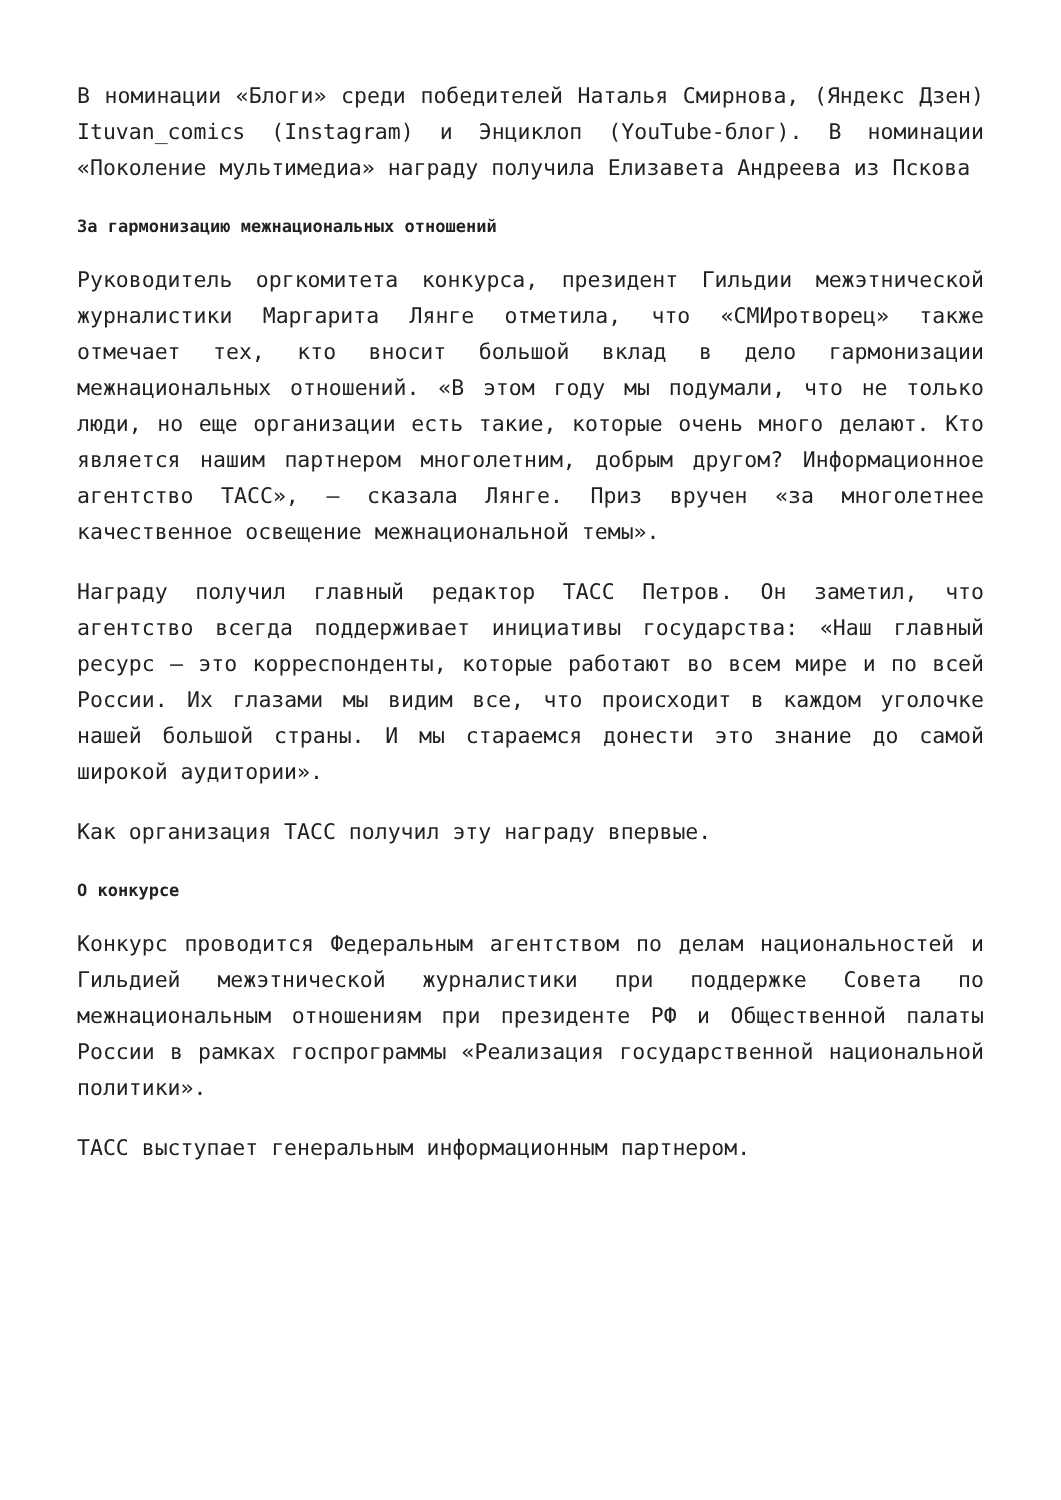В номинации «Блоги» среди победителей Наталья Смирнова, (Яндекс Дзен) Ituvan_comics (Instagram) и Энциклоп (YouTube-блог). В номинации «Поколение мультимедиа» награду получила Елизавета Андреева из Пскова
За гармонизацию межнациональных отношений
Руководитель оргкомитета конкурса, президент Гильдии межэтнической журналистики Маргарита Лянге отметила, что «СМИротворец» также отмечает тех, кто вносит большой вклад в дело гармонизации межнациональных отношений. «В этом году мы подумали, что не только люди, но еще организации есть такие, которые очень много делают. Кто является нашим партнером многолетним, добрым другом? Информационное агентство ТАСС», — сказала Лянге. Приз вручен «за многолетнее качественное освещение межнациональной темы».
Награду получил главный редактор ТАСС Петров. Он заметил, что агентство всегда поддерживает инициативы государства: «Наш главный ресурс — это корреспонденты, которые работают во всем мире и по всей России. Их глазами мы видим все, что происходит в каждом уголочке нашей большой страны. И мы стараемся донести это знание до самой широкой аудитории».
Как организация ТАСС получил эту награду впервые.
О конкурсе
Конкурс проводится Федеральным агентством по делам национальностей и Гильдией межэтнической журналистики при поддержке Совета по межнациональным отношениям при президенте РФ и Общественной палаты России в рамках госпрограммы «Реализация государственной национальной политики».
ТАСС выступает генеральным информационным партнером.